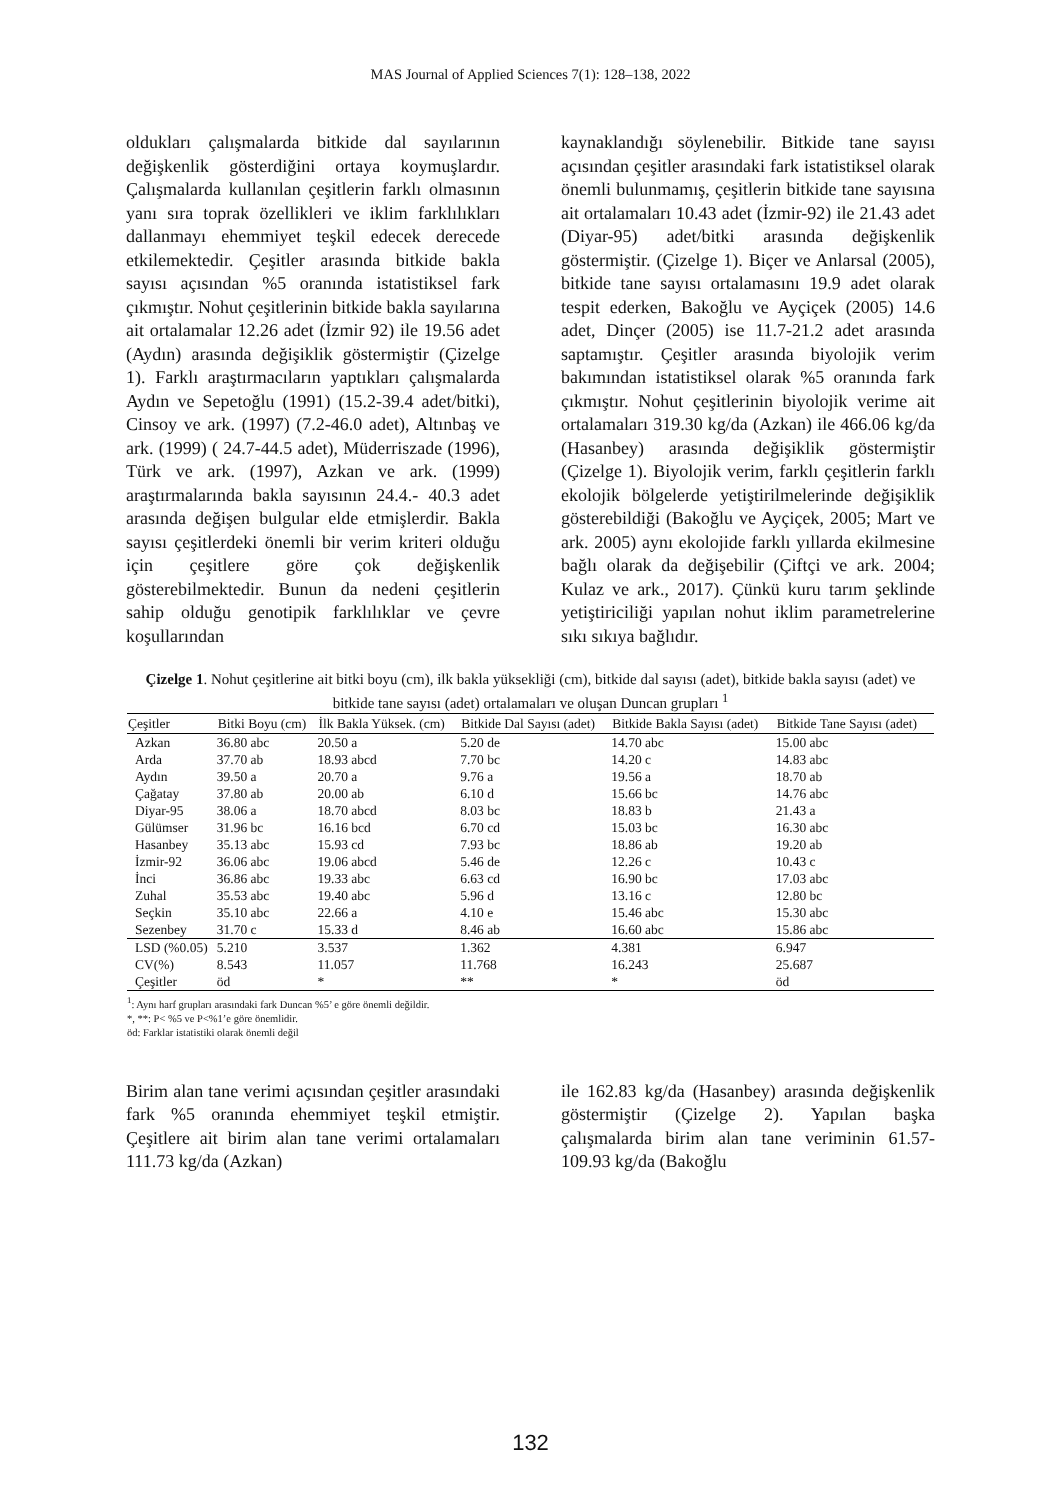MAS Journal of Applied Sciences 7(1): 128–138, 2022
oldukları çalışmalarda bitkide dal sayılarının değişkenlik gösterdiğini ortaya koymuşlardır. Çalışmalarda kullanılan çeşitlerin farklı olmasının yanı sıra toprak özellikleri ve iklim farklılıkları dallanmayı ehemmiyet teşkil edecek derecede etkilemektedir. Çeşitler arasında bitkide bakla sayısı açısından %5 oranında istatistiksel fark çıkmıştır. Nohut çeşitlerinin bitkide bakla sayılarına ait ortalamalar 12.26 adet (İzmir 92) ile 19.56 adet (Aydın) arasında değişiklik göstermiştir (Çizelge 1). Farklı araştırmacıların yaptıkları çalışmalarda Aydın ve Sepetoğlu (1991) (15.2-39.4 adet/bitki), Cinsoy ve ark. (1997) (7.2-46.0 adet), Altınbaş ve ark. (1999) ( 24.7-44.5 adet), Müderriszade (1996), Türk ve ark. (1997), Azkan ve ark. (1999) araştırmalarında bakla sayısının 24.4.- 40.3 adet arasında değişen bulgular elde etmişlerdir. Bakla sayısı çeşitlerdeki önemli bir verim kriteri olduğu için çeşitlere göre çok değişkenlik gösterebilmektedir. Bunun da nedeni çeşitlerin sahip olduğu genotipik farklılıklar ve çevre koşullarından
kaynaklandığı söylenebilir. Bitkide tane sayısı açısından çeşitler arasındaki fark istatistiksel olarak önemli bulunmamış, çeşitlerin bitkide tane sayısına ait ortalamaları 10.43 adet (İzmir-92) ile 21.43 adet (Diyar-95) adet/bitki arasında değişkenlik göstermiştir. (Çizelge 1). Biçer ve Anlarsal (2005), bitkide tane sayısı ortalamasını 19.9 adet olarak tespit ederken, Bakoğlu ve Ayçiçek (2005) 14.6 adet, Dinçer (2005) ise 11.7-21.2 adet arasında saptamıştır. Çeşitler arasında biyolojik verim bakımından istatistiksel olarak %5 oranında fark çıkmıştır. Nohut çeşitlerinin biyolojik verime ait ortalamaları 319.30 kg/da (Azkan) ile 466.06 kg/da (Hasanbey) arasında değişiklik göstermiştir (Çizelge 1). Biyolojik verim, farklı çeşitlerin farklı ekolojik bölgelerde yetiştirilmelerinde değişiklik gösterebildiği (Bakoğlu ve Ayçiçek, 2005; Mart ve ark. 2005) aynı ekolojide farklı yıllarda ekilmesine bağlı olarak da değişebilir (Çiftçi ve ark. 2004; Kulaz ve ark., 2017). Çünkü kuru tarım şeklinde yetiştiriciliği yapılan nohut iklim parametrelerine sıkı sıkıya bağlıdır.
Çizelge 1. Nohut çeşitlerine ait bitki boyu (cm), ilk bakla yüksekliği (cm), bitkide dal sayısı (adet), bitkide bakla sayısı (adet) ve bitkide tane sayısı (adet) ortalamaları ve oluşan Duncan grupları <sup>1</sup>
| Çeşitler | Bitki Boyu (cm) | İlk Bakla Yüksek. (cm) | Bitkide Dal Sayısı (adet) | Bitkide Bakla Sayısı (adet) | Bitkide Tane Sayısı (adet) |
| --- | --- | --- | --- | --- | --- |
| Azkan | 36.80 abc | 20.50 a | 5.20 de | 14.70 abc | 15.00 abc |
| Arda | 37.70 ab | 18.93 abcd | 7.70 bc | 14.20 c | 14.83 abc |
| Aydın | 39.50 a | 20.70 a | 9.76 a | 19.56 a | 18.70 ab |
| Çağatay | 37.80 ab | 20.00 ab | 6.10 d | 15.66 bc | 14.76 abc |
| Diyar-95 | 38.06 a | 18.70 abcd | 8.03 bc | 18.83 b | 21.43 a |
| Gülümser | 31.96 bc | 16.16 bcd | 6.70 cd | 15.03 bc | 16.30 abc |
| Hasanbey | 35.13 abc | 15.93 cd | 7.93 bc | 18.86 ab | 19.20 ab |
| İzmir-92 | 36.06 abc | 19.06 abcd | 5.46 de | 12.26 c | 10.43 c |
| İnci | 36.86 abc | 19.33 abc | 6.63 cd | 16.90 bc | 17.03 abc |
| Zuhal | 35.53 abc | 19.40 abc | 5.96 d | 13.16 c | 12.80 bc |
| Seçkin | 35.10 abc | 22.66 a | 4.10 e | 15.46 abc | 15.30 abc |
| Sezenbey | 31.70 c | 15.33 d | 8.46 ab | 16.60 abc | 15.86 abc |
| LSD (%0.05) | 5.210 | 3.537 | 1.362 | 4.381 | 6.947 |
| CV(%) | 8.543 | 11.057 | 11.768 | 16.243 | 25.687 |
| Çeşitler | öd | * | ** | * | öd |
<sup>1</sup>: Aynı harf grupları arasındaki fark Duncan %5’ e göre önemli değildir.
*, **: P< %5 ve P<%1’e göre önemlidir.
öd: Farklar istatistiki olarak önemli değil
Birim alan tane verimi açısından çeşitler arasındaki fark %5 oranında ehemmiyet teşkil etmiştir. Çeşitlere ait birim alan tane verimi ortalamaları 111.73 kg/da (Azkan)
ile 162.83 kg/da (Hasanbey) arasında değişkenlik göstermiştir (Çizelge 2). Yapılan başka çalışmalarda birim alan tane veriminin 61.57-109.93 kg/da (Bakoğlu
132